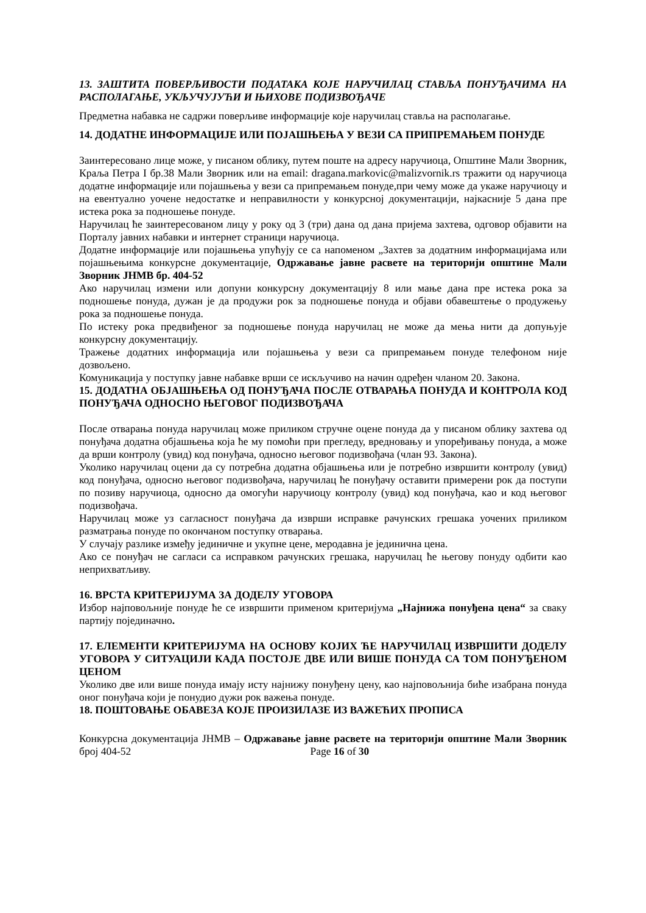13. ЗАШТИТА ПОВЕРЉИВОСТИ ПОДАТАКА КОЈЕ НАРУЧИЛАЦ СТАВЉА ПОНУЂАЧИМА НА РАСПОЛАГАЊЕ, УКЉУЧУЈУЋИ И ЊИХОВЕ ПОДИЗВОЂАЧЕ
Предметна набавка не садржи поверљиве информације које наручилац ставља на располагање.
14. ДОДАТНЕ ИНФОРМАЦИЈЕ ИЛИ ПОЈАШЊЕЊА У ВЕЗИ СА ПРИПРЕМАЊЕМ ПОНУДЕ
Заинтересовано лице може, у писаном облику, путем поште на адресу наручиоца, Општине Мали Зворник, Краља Петра I бр.38 Мали Зворник или на email: dragana.markovic@malizvornik.rs тражити од наручиоца додатне информације или појашњења у вези са припремањем понуде,при чему може да укаже наручиоцу и на евентуално уочене недостатке и неправилности у конкурсној документацији, најкасније 5 дана пре истека рока за подношење понуде.
Наручилац ће заинтересованом лицу у року од 3 (три) дана од дана пријема захтева, одговор објавити на Порталу јавних набавки и интернет страници наручиоца.
Додатне информације или појашњења упућују се са напоменом „Захтев за додатним информацијама или појашњењима конкурсне документације, Одржавање јавне расвете на територији општине Мали Зворник ЈНМВ бр. 404-52
Ако наручилац измени или допуни конкурсну документацију 8 или мање дана пре истека рока за подношење понуда, дужан је да продужи рок за подношење понуда и објави обавештење о продужењу рока за подношење понуда.
По истеку рока предвиђеног за подношење понуда наручилац не може да мења нити да допуњује конкурсну документацију.
Тражење додатних информација или појашњења у вези са припремањем понуде телефоном није дозвољено.
Комуникација у поступку јавне набавке врши се искључиво на начин одређен чланом 20. Закона.
15. ДОДАТНА ОБЈАШЊЕЊА ОД ПОНУЂАЧА ПОСЛЕ ОТВАРАЊА ПОНУДА И КОНТРОЛА КОД ПОНУЂАЧА ОДНОСНО ЊЕГОВОГ ПОДИЗВОЂАЧА
После отварања понуда наручилац може приликом стручне оцене понуда да у писаном облику захтева од понуђача додатна објашњења која ће му помоћи при прегледу, вредновању и упоређивању понуда, а може да врши контролу (увид) код понуђача, односно његовог подизвођача (члан 93. Закона).
Уколико наручилац оцени да су потребна додатна објашњења или је потребно извршити контролу (увид) код понуђача, односно његовог подизвођача, наручилац ће понуђачу оставити примерени рок да поступи по позиву наручиоца, односно да омогући наручиоцу контролу (увид) код понуђача, као и код његовог подизвођача.
Наручилац може уз сагласност понуђача да изврши исправке рачунских грешака уочених приликом разматрања понуде по окончаном поступку отварања.
У случају разлике између јединичне и укупне цене, меродавна је јединична цена.
Ако се понуђач не сагласи са исправком рачунских грешака, наручилац ће његову понуду одбити као неприхватљиву.
16. ВРСТА КРИТЕРИЈУМА ЗА ДОДЕЛУ УГОВОРА
Избор најповољније понуде ће се извршити применом критеријума „Најнижа понуђена цена“ за сваку партију појединачно.
17. ЕЛЕМЕНТИ КРИТЕРИЈУМА НА ОСНОВУ КОЈИХ ЋЕ НАРУЧИЛАЦ ИЗВРШИТИ ДОДЕЛУ УГОВОРА У СИТУАЦИЈИ КАДА ПОСТОЈЕ ДВЕ ИЛИ ВИШЕ ПОНУДА СА ТОМ ПОНУЂЕНОМ ЦЕНОМ
Уколико две или више понуда имају исту најнижу понуђену цену, као најповољнија биће изабрана понуда оног понуђача који је понудио дужи рок важења понуде.
18. ПОШТОВАЊЕ ОБАВЕЗА КОЈЕ ПРОИЗИЛАЗЕ ИЗ ВАЖЕЋИХ ПРОПИСА
Конкурсна документација ЈНМВ – Одржавање јавне расвете на територији општине Мали Зворник број 404-52 Page 16 of 30